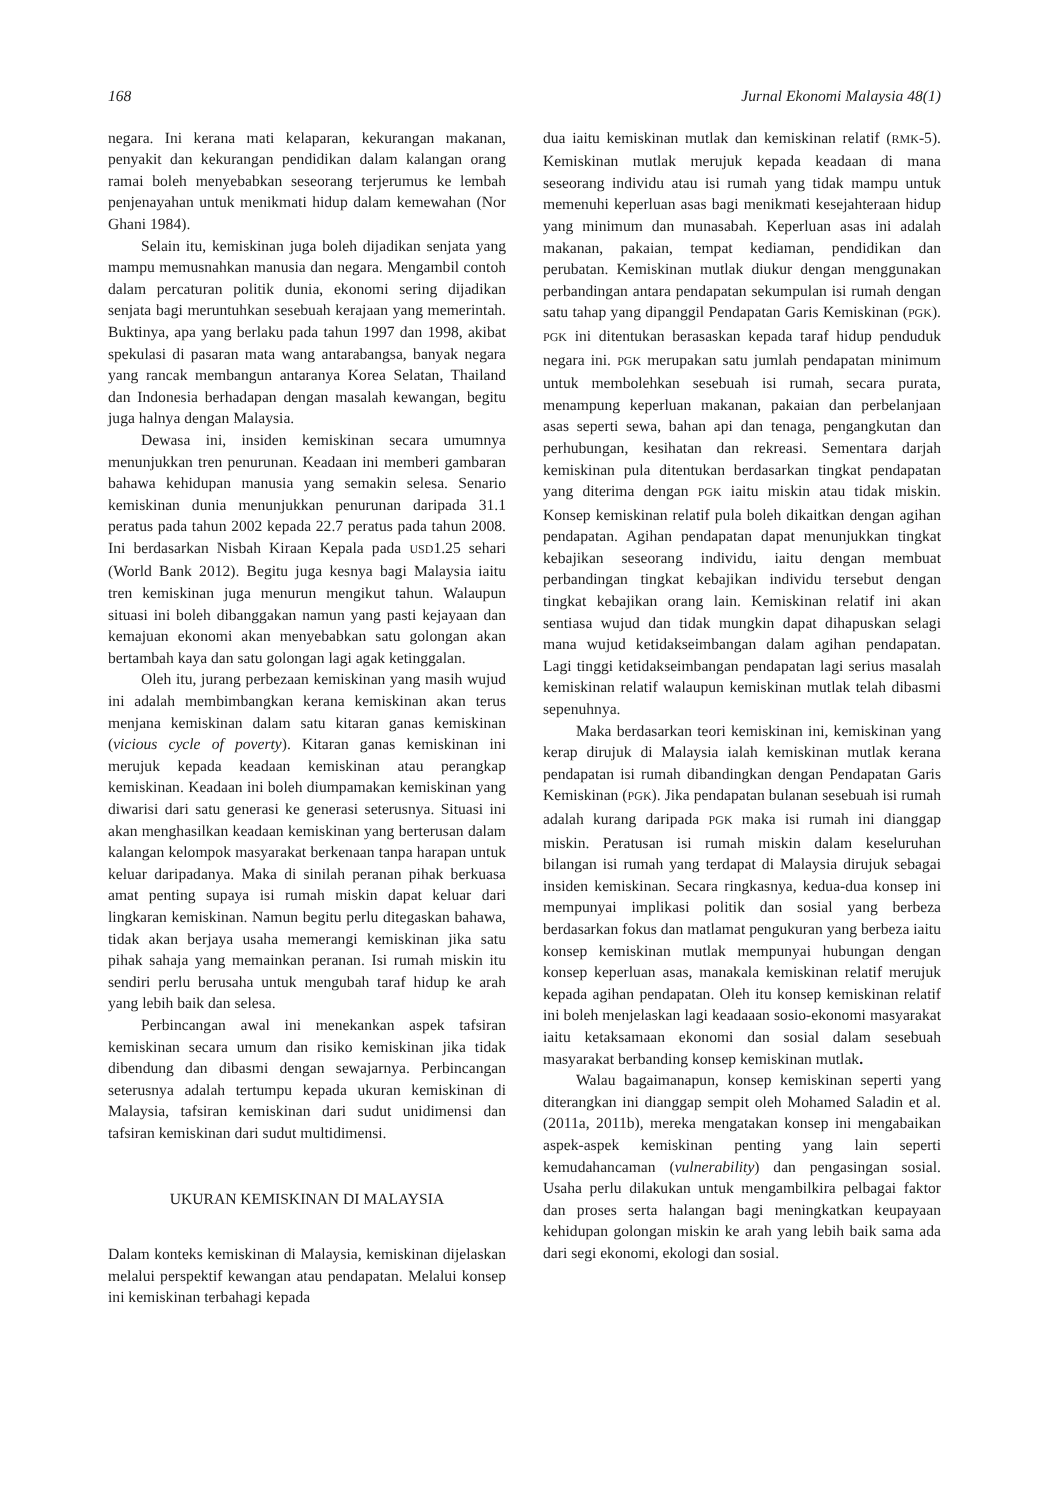168 Jurnal Ekonomi Malaysia 48(1)
negara. Ini kerana mati kelaparan, kekurangan makanan, penyakit dan kekurangan pendidikan dalam kalangan orang ramai boleh menyebabkan seseorang terjerumus ke lembah penjenayahan untuk menikmati hidup dalam kemewahan (Nor Ghani 1984).
Selain itu, kemiskinan juga boleh dijadikan senjata yang mampu memusnahkan manusia dan negara. Mengambil contoh dalam percaturan politik dunia, ekonomi sering dijadikan senjata bagi meruntuhkan sesebuah kerajaan yang memerintah. Buktinya, apa yang berlaku pada tahun 1997 dan 1998, akibat spekulasi di pasaran mata wang antarabangsa, banyak negara yang rancak membangun antaranya Korea Selatan, Thailand dan Indonesia berhadapan dengan masalah kewangan, begitu juga halnya dengan Malaysia.
Dewasa ini, insiden kemiskinan secara umumnya menunjukkan tren penurunan. Keadaan ini memberi gambaran bahawa kehidupan manusia yang semakin selesa. Senario kemiskinan dunia menunjukkan penurunan daripada 31.1 peratus pada tahun 2002 kepada 22.7 peratus pada tahun 2008. Ini berdasarkan Nisbah Kiraan Kepala pada USD1.25 sehari (World Bank 2012). Begitu juga kesnya bagi Malaysia iaitu tren kemiskinan juga menurun mengikut tahun. Walaupun situasi ini boleh dibanggakan namun yang pasti kejayaan dan kemajuan ekonomi akan menyebabkan satu golongan akan bertambah kaya dan satu golongan lagi agak ketinggalan.
Oleh itu, jurang perbezaan kemiskinan yang masih wujud ini adalah membimbangkan kerana kemiskinan akan terus menjana kemiskinan dalam satu kitaran ganas kemiskinan (vicious cycle of poverty). Kitaran ganas kemiskinan ini merujuk kepada keadaan kemiskinan atau perangkap kemiskinan. Keadaan ini boleh diumpamakan kemiskinan yang diwarisi dari satu generasi ke generasi seterusnya. Situasi ini akan menghasilkan keadaan kemiskinan yang berterusan dalam kalangan kelompok masyarakat berkenaan tanpa harapan untuk keluar daripadanya. Maka di sinilah peranan pihak berkuasa amat penting supaya isi rumah miskin dapat keluar dari lingkaran kemiskinan. Namun begitu perlu ditegaskan bahawa, tidak akan berjaya usaha memerangi kemiskinan jika satu pihak sahaja yang memainkan peranan. Isi rumah miskin itu sendiri perlu berusaha untuk mengubah taraf hidup ke arah yang lebih baik dan selesa.
Perbincangan awal ini menekankan aspek tafsiran kemiskinan secara umum dan risiko kemiskinan jika tidak dibendung dan dibasmi dengan sewajarnya. Perbincangan seterusnya adalah tertumpu kepada ukuran kemiskinan di Malaysia, tafsiran kemiskinan dari sudut unidimensi dan tafsiran kemiskinan dari sudut multidimensi.
UKURAN KEMISKINAN DI MALAYSIA
Dalam konteks kemiskinan di Malaysia, kemiskinan dijelaskan melalui perspektif kewangan atau pendapatan. Melalui konsep ini kemiskinan terbahagi kepada
dua iaitu kemiskinan mutlak dan kemiskinan relatif (RMK-5). Kemiskinan mutlak merujuk kepada keadaan di mana seseorang individu atau isi rumah yang tidak mampu untuk memenuhi keperluan asas bagi menikmati kesejahteraan hidup yang minimum dan munasabah. Keperluan asas ini adalah makanan, pakaian, tempat kediaman, pendidikan dan perubatan. Kemiskinan mutlak diukur dengan menggunakan perbandingan antara pendapatan sekumpulan isi rumah dengan satu tahap yang dipanggil Pendapatan Garis Kemiskinan (PGK). PGK ini ditentukan berasaskan kepada taraf hidup penduduk negara ini. PGK merupakan satu jumlah pendapatan minimum untuk membolehkan sesebuah isi rumah, secara purata, menampung keperluan makanan, pakaian dan perbelanjaan asas seperti sewa, bahan api dan tenaga, pengangkutan dan perhubungan, kesihatan dan rekreasi. Sementara darjah kemiskinan pula ditentukan berdasarkan tingkat pendapatan yang diterima dengan PGK iaitu miskin atau tidak miskin. Konsep kemiskinan relatif pula boleh dikaitkan dengan agihan pendapatan. Agihan pendapatan dapat menunjukkan tingkat kebajikan seseorang individu, iaitu dengan membuat perbandingan tingkat kebajikan individu tersebut dengan tingkat kebajikan orang lain. Kemiskinan relatif ini akan sentiasa wujud dan tidak mungkin dapat dihapuskan selagi mana wujud ketidakseimbangan dalam agihan pendapatan. Lagi tinggi ketidakseimbangan pendapatan lagi serius masalah kemiskinan relatif walaupun kemiskinan mutlak telah dibasmi sepenuhnya.
Maka berdasarkan teori kemiskinan ini, kemiskinan yang kerap dirujuk di Malaysia ialah kemiskinan mutlak kerana pendapatan isi rumah dibandingkan dengan Pendapatan Garis Kemiskinan (PGK). Jika pendapatan bulanan sesebuah isi rumah adalah kurang daripada PGK maka isi rumah ini dianggap miskin. Peratusan isi rumah miskin dalam keseluruhan bilangan isi rumah yang terdapat di Malaysia dirujuk sebagai insiden kemiskinan. Secara ringkasnya, kedua-dua konsep ini mempunyai implikasi politik dan sosial yang berbeza berdasarkan fokus dan matlamat pengukuran yang berbeza iaitu konsep kemiskinan mutlak mempunyai hubungan dengan konsep keperluan asas, manakala kemiskinan relatif merujuk kepada agihan pendapatan. Oleh itu konsep kemiskinan relatif ini boleh menjelaskan lagi keadaaan sosio-ekonomi masyarakat iaitu ketaksamaan ekonomi dan sosial dalam sesebuah masyarakat berbanding konsep kemiskinan mutlak.
Walau bagaimanapun, konsep kemiskinan seperti yang diterangkan ini dianggap sempit oleh Mohamed Saladin et al. (2011a, 2011b), mereka mengatakan konsep ini mengabaikan aspek-aspek kemiskinan penting yang lain seperti kemudahancaman (vulnerability) dan pengasingan sosial. Usaha perlu dilakukan untuk mengambilkira pelbagai faktor dan proses serta halangan bagi meningkatkan keupayaan kehidupan golongan miskin ke arah yang lebih baik sama ada dari segi ekonomi, ekologi dan sosial.